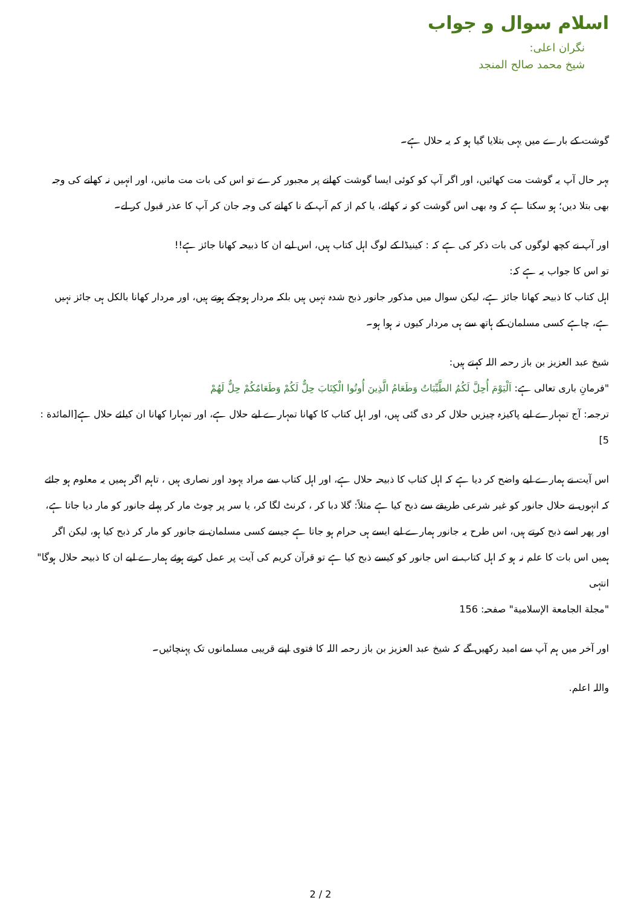اسلام سوال و جواب
نگران اعلی:
شیخ محمد صالح المنجد
گوشت کے بارے میں یہی بتلایا گیا ہو کہ یہ حلال ہے۔
بہر حال آپ یہ گوشت مت کھائیں، اور اگر آپ کو کوئی ایسا گوشت کھانے پر مجبور کرے تو اس کی بات مت مانیں، اور انہیں نہ کھانے کی وجہ بھی بتلا دیں؛ ہو سکتا ہے کہ وہ بھی اس گوشت کو نہ کھائے، یا کم از کم آپ کے نا کھانے کی وجہ جان کر آپ کا عذر قبول کر لے۔
اور آپ نے کچھ لوگوں کی بات ذکر کی ہے کہ : کینیڈا کے لوگ اہل کتاب ہیں، اس لیے ان کا ذبیحہ کھانا جائز ہے!!
تو اس کا جواب یہ ہے کہ:
اہل کتاب کا ذبیحہ کھانا جائز ہے، لیکن سوال میں مذکور جانور ذبح شدہ نہیں ہیں بلکہ مردار ہوچکے ہوتے ہیں، اور مردار کھانا بالکل ہی جائز نہیں ہے، چاہے کسی مسلمان کے ہاتھ سے ہی مردار کیوں نہ ہوا ہو۔
شیخ عبد العزیز بن باز رحمہ اللہ کہتے ہیں:
"فرمانِ باری تعالی ہے: اَلْيَوْمَ أُحِلَّ لَكُمُ الطَّيِّبَاتُ وَطَعَامُ الَّذِينَ أُوتُوا الْكِتَابَ حِلٌّ لَكُمْ وَطَعَامُكُمْ حِلٌّ لَهُمْ
ترجمہ: آج تمہارے لیے پاکیزہ چیزیں حلال کر دی گئی ہیں، اور اہل کتاب کا کھانا تمہارے لیے حلال ہے، اور تمہارا کھانا ان کیلئے حلال ہے[المائدة : 5]
اس آیت نے ہمارے لیے واضح کر دیا ہے کہ اہل کتاب کا ذبیحہ حلال ہے، اور اہل کتاب سے مراد یہود اور نصاری ہیں ، تاہم اگر ہمیں یہ معلوم ہو جائے کہ انہوں نے حلال جانور کو غیر شرعی طریقے سے ذبح کیا ہے مثلاً: گلا دبا کر ، کرنٹ لگا کر، یا سر پر چوٹ مار کر پہلے جانور کو مار دیا جاتا ہے، اور پھر اسے ذبح کرتے ہیں، اس طرح یہ جانور ہمارے لیے ایسے ہی حرام ہو جاتا ہے جیسے کسی مسلمان نے جانور کو مار کر ذبح کیا ہو، لیکن اگر ہمیں اس بات کا علم نہ ہو کہ اہل کتاب نے اس جانور کو کیسے ذبح کیا ہے تو قرآن کریم کی آیت پر عمل کرتے ہوئے ہمارے لیے ان کا ذبیحہ حلال ہوگا" انتہی
"مجلة الجامعة الإسلامية" صفحہ: 156
اور آخر میں ہم آپ سے امید رکھیں گے کہ شیخ عبد العزیز بن باز رحمہ اللہ کا فتوی اپنے قریبی مسلمانوں تک پہنچائیں۔
واللہ اعلم.
2 / 2